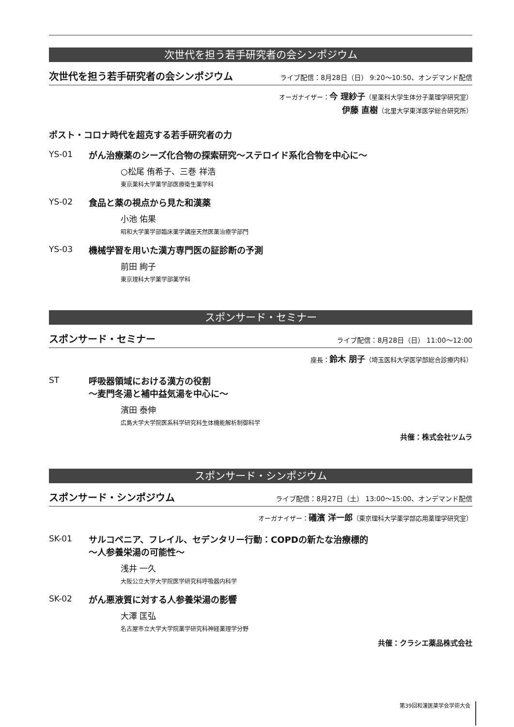次世代を担う若手研究者の会シンポジウム
次世代を担う若手研究者の会シンポジウム ライブ配信：8月28日（日） 9:20～10:50、オンデマンド配信
オーガナイザー：今 理紗子（星薬科大学生体分子薬理学研究室）
伊藤 直樹（北里大学東洋医学総合研究所）
ポスト・コロナ時代を超克する若手研究者の力
YS-01
がん治療薬のシーズ化合物の探索研究～ステロイド系化合物を中心に～
○松尾 侑希子、三巻 祥浩
東京薬科大学薬学部医療衛生薬学科
YS-02
食品と薬の視点から見た和漢薬
小池 佑果
昭和大学薬学部臨床薬学講座天然医薬治療学部門
YS-03
機械学習を用いた漢方専門医の証診断の予測
前田 絢子
東京理科大学薬学部薬学科
スポンサード・セミナー
スポンサード・セミナー ライブ配信：8月28日（日） 11:00～12:00
座長：鈴木 朋子（埼玉医科大学医学部総合診療内科）
ST
呼吸器領域における漢方の役割
～麦門冬湯と補中益気湯を中心に～
濱田 泰伸
広島大学大学院医系科学研究科生体機能解析制御科学
共催：株式会社ツムラ
スポンサード・シンポジウム
スポンサード・シンポジウム ライブ配信：8月27日（土） 13:00～15:00、オンデマンド配信
オーガナイザー：礒濱 洋一郎（東京理科大学薬学部応用薬理学研究室）
SK-01
サルコペニア、フレイル、セデンタリー行動：COPDの新たな治療標的
～人参養栄湯の可能性～
浅井 一久
大阪公立大学大学院医学研究科呼吸器内科学
SK-02
がん悪液質に対する人参養栄湯の影響
大澤 匡弘
名古屋市立大学大学院薬学研究科神経薬理学分野
共催：クラシエ薬品株式会社
第39回和漢医薬学会学術大会